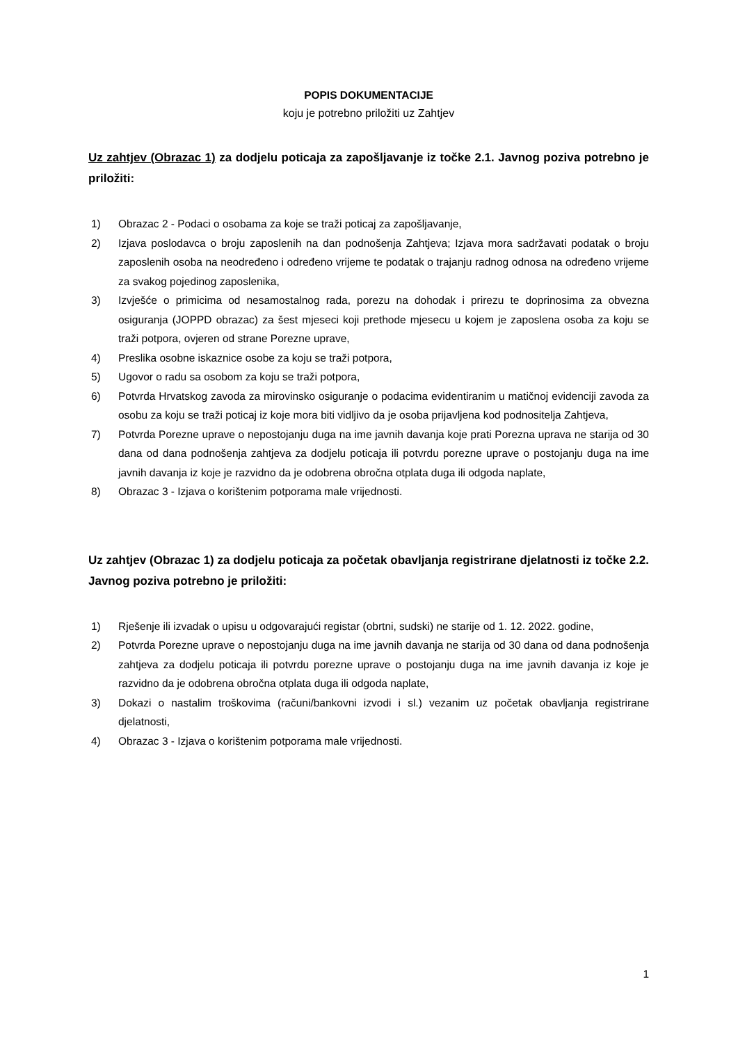POPIS DOKUMENTACIJE
koju je potrebno priložiti uz Zahtjev
Uz zahtjev (Obrazac 1) za dodjelu poticaja za zapošljavanje iz točke 2.1. Javnog poziva potrebno je priložiti:
1) Obrazac 2 - Podaci o osobama za koje se traži poticaj za zapošljavanje,
2) Izjava poslodavca o broju zaposlenih na dan podnošenja Zahtjeva; Izjava mora sadržavati podatak o broju zaposlenih osoba na neodređeno i određeno vrijeme te podatak o trajanju radnog odnosa na određeno vrijeme za svakog pojedinog zaposlenika,
3) Izvješće o primicima od nesamostalnog rada, porezu na dohodak i prirezu te doprinosima za obvezna osiguranja (JOPPD obrazac) za šest mjeseci koji prethode mjesecu u kojem je zaposlena osoba za koju se traži potpora, ovjeren od strane Porezne uprave,
4) Preslika osobne iskaznice osobe za koju se traži potpora,
5) Ugovor o radu sa osobom za koju se traži potpora,
6) Potvrda Hrvatskog zavoda za mirovinsko osiguranje o podacima evidentiranim u matičnoj evidenciji zavoda za osobu za koju se traži poticaj iz koje mora biti vidljivo da je osoba prijavljena kod podnositelja Zahtjeva,
7) Potvrda Porezne uprave o nepostojanju duga na ime javnih davanja koje prati Porezna uprava ne starija od 30 dana od dana podnošenja zahtjeva za dodjelu poticaja ili potvrdu porezne uprave o postojanju duga na ime javnih davanja iz koje je razvidno da je odobrena obročna otplata duga ili odgoda naplate,
8) Obrazac 3 - Izjava o korištenim potporama male vrijednosti.
Uz zahtjev (Obrazac 1) za dodjelu poticaja za početak obavljanja registrirane djelatnosti iz točke 2.2. Javnog poziva potrebno je priložiti:
1) Rješenje ili izvadak o upisu u odgovarajući registar (obrtni, sudski) ne starije od 1. 12. 2022. godine,
2) Potvrda Porezne uprave o nepostojanju duga na ime javnih davanja ne starija od 30 dana od dana podnošenja zahtjeva za dodjelu poticaja ili potvrdu porezne uprave o postojanju duga na ime javnih davanja iz koje je razvidno da je odobrena obročna otplata duga ili odgoda naplate,
3) Dokazi o nastalim troškovima (računi/bankovni izvodi i sl.) vezanim uz početak obavljanja registrirane djelatnosti,
4) Obrazac 3 - Izjava o korištenim potporama male vrijednosti.
1